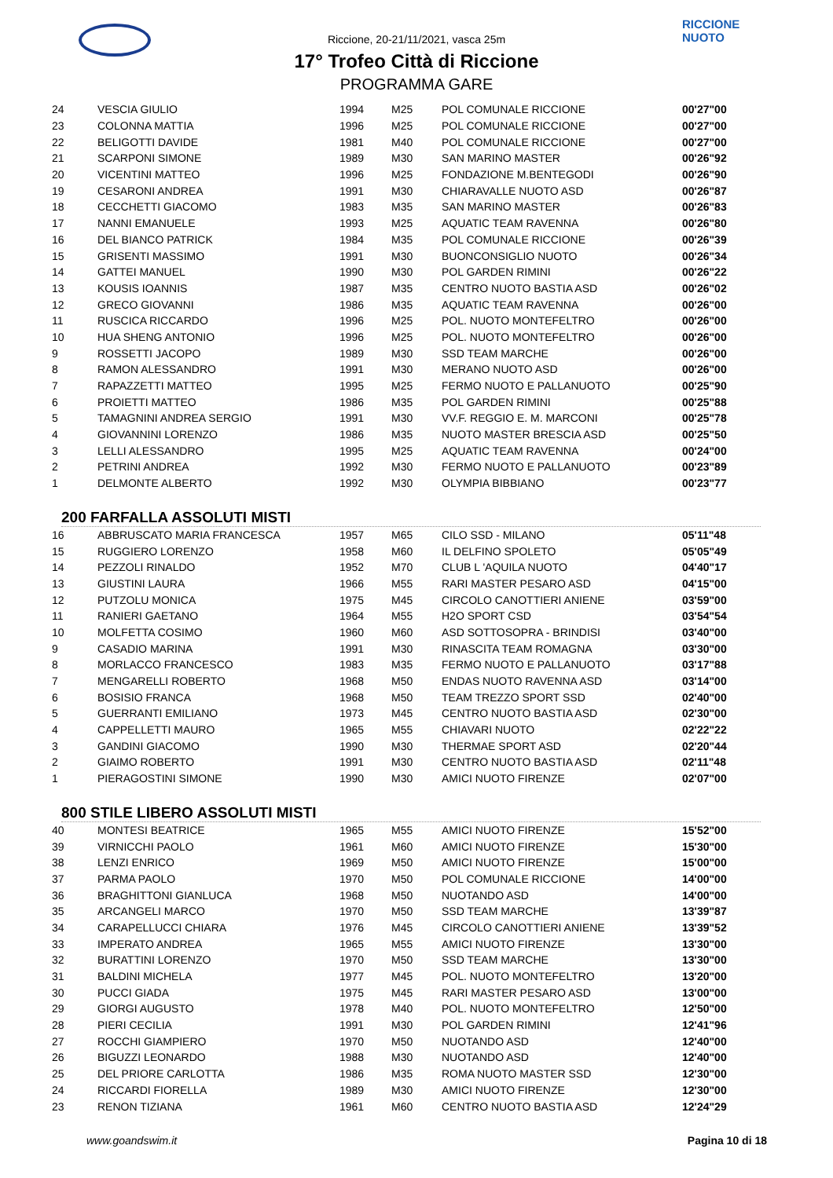RICCIONE
NUOTO
Riccione, 20-21/11/2021, vasca 25m
17° Trofeo Città di Riccione
PROGRAMMA GARE
| 24 | VESCIA GIULIO | 1994 | M25 | POL COMUNALE RICCIONE | 00'27"00 |
| 23 | COLONNA MATTIA | 1996 | M25 | POL COMUNALE RICCIONE | 00'27"00 |
| 22 | BELIGOTTI DAVIDE | 1981 | M40 | POL COMUNALE RICCIONE | 00'27"00 |
| 21 | SCARPONI SIMONE | 1989 | M30 | SAN MARINO MASTER | 00'26"92 |
| 20 | VICENTINI MATTEO | 1996 | M25 | FONDAZIONE M.BENTEGODI | 00'26"90 |
| 19 | CESARONI ANDREA | 1991 | M30 | CHIARAVALLE NUOTO ASD | 00'26"87 |
| 18 | CECCHETTI GIACOMO | 1983 | M35 | SAN MARINO MASTER | 00'26"83 |
| 17 | NANNI EMANUELE | 1993 | M25 | AQUATIC TEAM RAVENNA | 00'26"80 |
| 16 | DEL BIANCO PATRICK | 1984 | M35 | POL COMUNALE RICCIONE | 00'26"39 |
| 15 | GRISENTI MASSIMO | 1991 | M30 | BUONCONSIGLIO NUOTO | 00'26"34 |
| 14 | GATTEI MANUEL | 1990 | M30 | POL GARDEN RIMINI | 00'26"22 |
| 13 | KOUSIS IOANNIS | 1987 | M35 | CENTRO NUOTO BASTIA ASD | 00'26"02 |
| 12 | GRECO GIOVANNI | 1986 | M35 | AQUATIC TEAM RAVENNA | 00'26"00 |
| 11 | RUSCICA RICCARDO | 1996 | M25 | POL. NUOTO MONTEFELTRO | 00'26"00 |
| 10 | HUA SHENG ANTONIO | 1996 | M25 | POL. NUOTO MONTEFELTRO | 00'26"00 |
| 9 | ROSSETTI JACOPO | 1989 | M30 | SSD TEAM MARCHE | 00'26"00 |
| 8 | RAMON ALESSANDRO | 1991 | M30 | MERANO NUOTO ASD | 00'26"00 |
| 7 | RAPAZZETTI MATTEO | 1995 | M25 | FERMO NUOTO E PALLANUOTO | 00'25"90 |
| 6 | PROIETTI MATTEO | 1986 | M35 | POL GARDEN RIMINI | 00'25"88 |
| 5 | TAMAGNINI ANDREA SERGIO | 1991 | M30 | VV.F. REGGIO E. M. MARCONI | 00'25"78 |
| 4 | GIOVANNINI LORENZO | 1986 | M35 | NUOTO MASTER BRESCIA ASD | 00'25"50 |
| 3 | LELLI ALESSANDRO | 1995 | M25 | AQUATIC TEAM RAVENNA | 00'24"00 |
| 2 | PETRINI ANDREA | 1992 | M30 | FERMO NUOTO E PALLANUOTO | 00'23"89 |
| 1 | DELMONTE ALBERTO | 1992 | M30 | OLYMPIA BIBBIANO | 00'23"77 |
200 FARFALLA ASSOLUTI MISTI
| 16 | ABBRUSCATO MARIA FRANCESCA | 1957 | M65 | CILO SSD - MILANO | 05'11"48 |
| 15 | RUGGIERO LORENZO | 1958 | M60 | IL DELFINO SPOLETO | 05'05"49 |
| 14 | PEZZOLI RINALDO | 1952 | M70 | CLUB L 'AQUILA NUOTO | 04'40"17 |
| 13 | GIUSTINI LAURA | 1966 | M55 | RARI MASTER PESARO ASD | 04'15"00 |
| 12 | PUTZOLU MONICA | 1975 | M45 | CIRCOLO CANOTTIERI ANIENE | 03'59"00 |
| 11 | RANIERI GAETANO | 1964 | M55 | H2O SPORT CSD | 03'54"54 |
| 10 | MOLFETTA COSIMO | 1960 | M60 | ASD SOTTOSOPRA - BRINDISI | 03'40"00 |
| 9 | CASADIO MARINA | 1991 | M30 | RINASCITA TEAM ROMAGNA | 03'30"00 |
| 8 | MORLACCO FRANCESCO | 1983 | M35 | FERMO NUOTO E PALLANUOTO | 03'17"88 |
| 7 | MENGARELLI ROBERTO | 1968 | M50 | ENDAS NUOTO RAVENNA ASD | 03'14"00 |
| 6 | BOSISIO FRANCA | 1968 | M50 | TEAM TREZZO SPORT SSD | 02'40"00 |
| 5 | GUERRANTI EMILIANO | 1973 | M45 | CENTRO NUOTO BASTIA ASD | 02'30"00 |
| 4 | CAPPELLETTI MAURO | 1965 | M55 | CHIAVARI NUOTO | 02'22"22 |
| 3 | GANDINI GIACOMO | 1990 | M30 | THERMAE SPORT ASD | 02'20"44 |
| 2 | GIAIMO ROBERTO | 1991 | M30 | CENTRO NUOTO BASTIA ASD | 02'11"48 |
| 1 | PIERAGOSTINI SIMONE | 1990 | M30 | AMICI NUOTO FIRENZE | 02'07"00 |
800 STILE LIBERO ASSOLUTI MISTI
| 40 | MONTESI BEATRICE | 1965 | M55 | AMICI NUOTO FIRENZE | 15'52"00 |
| 39 | VIRNICCHI PAOLO | 1961 | M60 | AMICI NUOTO FIRENZE | 15'30"00 |
| 38 | LENZI ENRICO | 1969 | M50 | AMICI NUOTO FIRENZE | 15'00"00 |
| 37 | PARMA PAOLO | 1970 | M50 | POL COMUNALE RICCIONE | 14'00"00 |
| 36 | BRAGHITTONI GIANLUCA | 1968 | M50 | NUOTANDO ASD | 14'00"00 |
| 35 | ARCANGELI MARCO | 1970 | M50 | SSD TEAM MARCHE | 13'39"87 |
| 34 | CARAPELLUCCI CHIARA | 1976 | M45 | CIRCOLO CANOTTIERI ANIENE | 13'39"52 |
| 33 | IMPERATO ANDREA | 1965 | M55 | AMICI NUOTO FIRENZE | 13'30"00 |
| 32 | BURATTINI LORENZO | 1970 | M50 | SSD TEAM MARCHE | 13'30"00 |
| 31 | BALDINI MICHELA | 1977 | M45 | POL. NUOTO MONTEFELTRO | 13'20"00 |
| 30 | PUCCI GIADA | 1975 | M45 | RARI MASTER PESARO ASD | 13'00"00 |
| 29 | GIORGI AUGUSTO | 1978 | M40 | POL. NUOTO MONTEFELTRO | 12'50"00 |
| 28 | PIERI CECILIA | 1991 | M30 | POL GARDEN RIMINI | 12'41"96 |
| 27 | ROCCHI GIAMPIERO | 1970 | M50 | NUOTANDO ASD | 12'40"00 |
| 26 | BIGUZZI LEONARDO | 1988 | M30 | NUOTANDO ASD | 12'40"00 |
| 25 | DEL PRIORE CARLOTTA | 1986 | M35 | ROMA NUOTO MASTER SSD | 12'30"00 |
| 24 | RICCARDI FIORELLA | 1989 | M30 | AMICI NUOTO FIRENZE | 12'30"00 |
| 23 | RENON TIZIANA | 1961 | M60 | CENTRO NUOTO BASTIA ASD | 12'24"29 |
www.goandswim.it Pagina 10 di 18